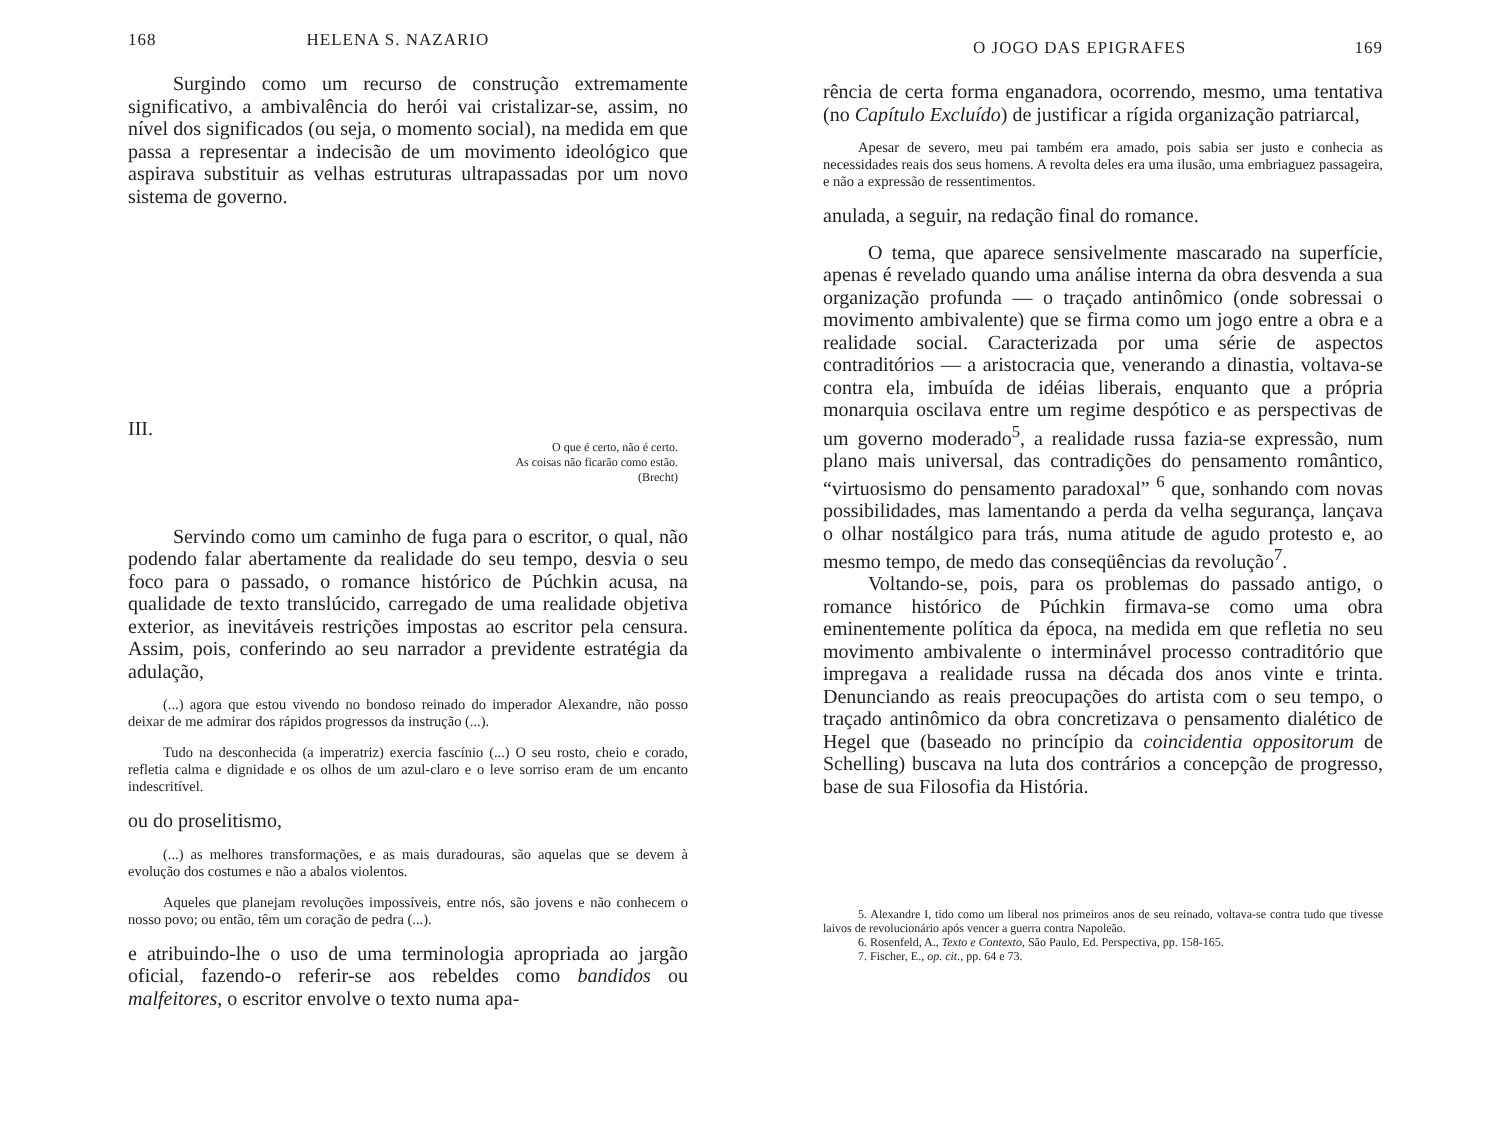168 HELENA S. NAZARIO
Surgindo como um recurso de construção extremamente significativo, a ambivalência do herói vai cristalizar-se, assim, no nível dos significados (ou seja, o momento social), na medida em que passa a representar a indecisão de um movimento ideológico que aspirava substituir as velhas estruturas ultrapassadas por um novo sistema de governo.
III.
O que é certo, não é certo.
As coisas não ficarão como estão.
(Brecht)
Servindo como um caminho de fuga para o escritor, o qual, não podendo falar abertamente da realidade do seu tempo, desvia o seu foco para o passado, o romance histórico de Púchkin acusa, na qualidade de texto translúcido, carregado de uma realidade objetiva exterior, as inevitáveis restrições impostas ao escritor pela censura. Assim, pois, conferindo ao seu narrador a previdente estratégia da adulação,
(...) agora que estou vivendo no bondoso reinado do imperador Alexandre, não posso deixar de me admirar dos rápidos progressos da instrução (...).
Tudo na desconhecida (a imperatriz) exercia fascínio (...) O seu rosto, cheio e corado, refletia calma e dignidade e os olhos de um azul-claro e o leve sorriso eram de um encanto indescritível.
ou do proselitismo,
(...) as melhores transformações, e as mais duradouras, são aquelas que se devem à evolução dos costumes e não a abalos violentos.
Aqueles que planejam revoluções impossíveis, entre nós, são jovens e não conhecem o nosso povo; ou então, têm um coração de pedra (...).
e atribuindo-lhe o uso de uma terminologia apropriada ao jargão oficial, fazendo-o referir-se aos rebeldes como bandidos ou malfeitores, o escritor envolve o texto numa apa-
O JOGO DAS EPIGRAFES 169
rência de certa forma enganadora, ocorrendo, mesmo, uma tentativa (no Capítulo Excluído) de justificar a rígida organização patriarcal,
Apesar de severo, meu pai também era amado, pois sabia ser justo e conhecia as necessidades reais dos seus homens. A revolta deles era uma ilusão, uma embriaguez passageira, e não a expressão de ressentimentos.
anulada, a seguir, na redação final do romance.
O tema, que aparece sensivelmente mascarado na superfície, apenas é revelado quando uma análise interna da obra desvenda a sua organização profunda — o traçado antinômico (onde sobressai o movimento ambivalente) que se firma como um jogo entre a obra e a realidade social. Caracterizada por uma série de aspectos contraditórios — a aristocracia que, venerando a dinastia, voltava-se contra ela, imbuída de idéias liberais, enquanto que a própria monarquia oscilava entre um regime despótico e as perspectivas de um governo moderado<sup>5</sup>, a realidade russa fazia-se expressão, num plano mais universal, das contradições do pensamento romântico, “virtuosismo do pensamento paradoxal” <sup>6</sup> que, sonhando com novas possibilidades, mas lamentando a perda da velha segurança, lançava o olhar nostálgico para trás, numa atitude de agudo protesto e, ao mesmo tempo, de medo das conseqüências da revolução<sup>7</sup>.
Voltando-se, pois, para os problemas do passado antigo, o romance histórico de Púchkin firmava-se como uma obra eminentemente política da época, na medida em que refletia no seu movimento ambivalente o interminável processo contraditório que impregava a realidade russa na década dos anos vinte e trinta. Denunciando as reais preocupações do artista com o seu tempo, o traçado antinômico da obra concretizava o pensamento dialético de Hegel que (baseado no princípio da coincidentia oppositorum de Schelling) buscava na luta dos contrários a concepção de progresso, base de sua Filosofia da História.
5. Alexandre I, tido como um liberal nos primeiros anos de seu reinado, voltava-se contra tudo que tivesse laivos de revolucionário após vencer a guerra contra Napoleão.
6. Rosenfeld, A., Texto e Contexto, São Paulo, Ed. Perspectiva, pp. 158-165.
7. Fischer, E., op. cit., pp. 64 e 73.